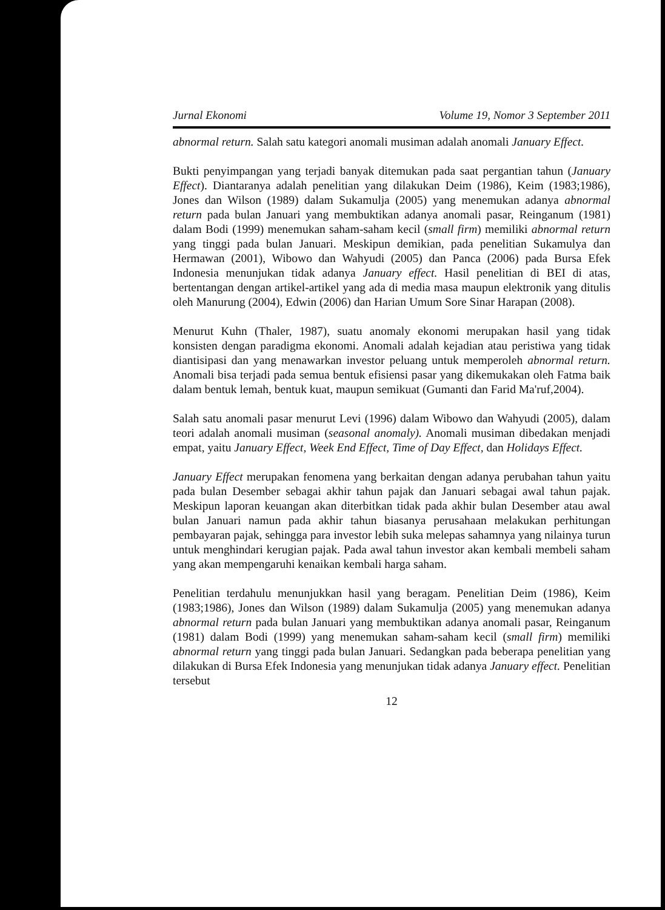Jurnal Ekonomi Volume 19, Nomor 3 September 2011
abnormal return. Salah satu kategori anomali musiman adalah anomali January Effect.
Bukti penyimpangan yang terjadi banyak ditemukan pada saat pergantian tahun (January Effect). Diantaranya adalah penelitian yang dilakukan Deim (1986), Keim (1983;1986), Jones dan Wilson (1989) dalam Sukamulja (2005) yang menemukan adanya abnormal return pada bulan Januari yang membuktikan adanya anomali pasar, Reinganum (1981) dalam Bodi (1999) menemukan saham-saham kecil (small firm) memiliki abnormal return yang tinggi pada bulan Januari. Meskipun demikian, pada penelitian Sukamulya dan Hermawan (2001), Wibowo dan Wahyudi (2005) dan Panca (2006) pada Bursa Efek Indonesia menunjukan tidak adanya January effect. Hasil penelitian di BEI di atas, bertentangan dengan artikel-artikel yang ada di media masa maupun elektronik yang ditulis oleh Manurung (2004), Edwin (2006) dan Harian Umum Sore Sinar Harapan (2008).
Menurut Kuhn (Thaler, 1987), suatu anomaly ekonomi merupakan hasil yang tidak konsisten dengan paradigma ekonomi. Anomali adalah kejadian atau peristiwa yang tidak diantisipasi dan yang menawarkan investor peluang untuk memperoleh abnormal return. Anomali bisa terjadi pada semua bentuk efisiensi pasar yang dikemukakan oleh Fatma baik dalam bentuk lemah, bentuk kuat, maupun semikuat (Gumanti dan Farid Ma'ruf,2004).
Salah satu anomali pasar menurut Levi (1996) dalam Wibowo dan Wahyudi (2005), dalam teori adalah anomali musiman (seasonal anomaly). Anomali musiman dibedakan menjadi empat, yaitu January Effect, Week End Effect, Time of Day Effect, dan Holidays Effect.
January Effect merupakan fenomena yang berkaitan dengan adanya perubahan tahun yaitu pada bulan Desember sebagai akhir tahun pajak dan Januari sebagai awal tahun pajak. Meskipun laporan keuangan akan diterbitkan tidak pada akhir bulan Desember atau awal bulan Januari namun pada akhir tahun biasanya perusahaan melakukan perhitungan pembayaran pajak, sehingga para investor lebih suka melepas sahamnya yang nilainya turun untuk menghindari kerugian pajak. Pada awal tahun investor akan kembali membeli saham yang akan mempengaruhi kenaikan kembali harga saham.
Penelitian terdahulu menunjukkan hasil yang beragam. Penelitian Deim (1986), Keim (1983;1986), Jones dan Wilson (1989) dalam Sukamulja (2005) yang menemukan adanya abnormal return pada bulan Januari yang membuktikan adanya anomali pasar, Reinganum (1981) dalam Bodi (1999) yang menemukan saham-saham kecil (small firm) memiliki abnormal return yang tinggi pada bulan Januari. Sedangkan pada beberapa penelitian yang dilakukan di Bursa Efek Indonesia yang menunjukan tidak adanya January effect. Penelitian tersebut
12